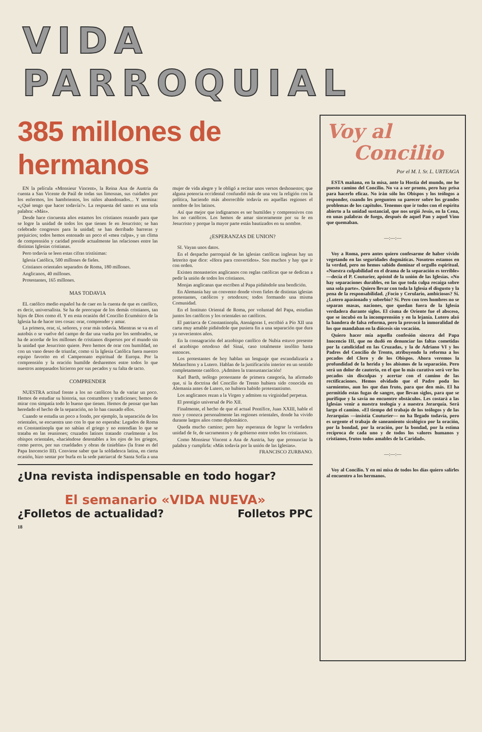VIDA PARROQUIAL
385 millones de hermanos
EN la película «Monsieur Vincent», la Reina Ana de Austria da cuenta a San Vicente de Paúl de todas sus limosnas, sus cuidados por los enfermos, los hambrientos, los niños abandonados... Y termina: «¿Qué tengo que hacer todavía?». La respuesta del santo es una sola palabra: «Más».
Desde hace cincuenta años estamos los cristianos rezando para que se logre la unidad de todos los que tienen fe en Jesucristo; se han celebrado congresos para la unidad; se han derribado barreras y prejuicios; todos hemos entonado un poco el «mea culpa», y un clima de comprensión y caridad preside actualmente las relaciones entre las distintas Iglesias cristianas.
Pero todavía se leen estas cifras tristísimas:
Iglesia Católica, 500 millones de fieles.
Cristianos orientales separados de Roma, 180 millones.
Anglicanos, 40 millones.
Protestantes, 165 millones.
MAS TODAVIA
EL católico medio español ha de caer en la cuenta de que es católico, es decir, universalista. Se ha de preocupar de los demás cristianos, tan hijos de Dios como él. Y en esta ocasión del Concilio Ecuménico de la Iglesia ha de hacer tres cosas: orar, comprender y amar.
La primera, orar, sí, señores, y orar más todavía. Mientras se va en el autobús o se vuelve del campo de dar una vuelta por los sembrados, se ha de acordar de los millones de cristianos dispersos por el mundo sin la unidad que Jesucristo quiere. Pero hemos de orar con humildad, no con un vano deseo de triunfar, como si la Iglesia Católica fuera nuestro equipo favorito en el Campeonato espiritual de Europa. Por la comprensión y la oración humilde desharemos entre todos lo que nuestros antepasados hicieron por sus pecados y su falta de tacto.
COMPRENDER
NUESTRA actitud frente a los no católicos ha de variar un poco. Hemos de estudiar su historia, sus costumbres y tradiciones; hemos de mirar con simpatía todo lo bueno que tienen. Hemos de pensar que han heredado el hecho de la separación, no lo han causado ellos.
Cuando se estudia un poco a fondo, por ejemplo, la separación de los orientales, se encuentra uno con lo que no esperaba: Legados de Roma en Constantinopla que no sabían el griego y no entendían lo que se trataba en las reuniones; cruzados latinos tratando cruelmente a los obispos orientales, «haciéndose detestables a los ojos de los griegos, como perros, por sus crueldades y obras de tinieblas» (la frase es del Papa Inocencio III). Conviene saber que la soldadesca latina, en cierta ocasión, hizo sentar por burla en la sede patriarcal de Santa Sofía a una mujer de vida alegre y le obligó a recitar unos versos deshonestos; que alguna potencia occidental confundió más de una vez la religión con la política, haciendo más aborrecible todavía en aquellas regiones el nombre de los latinos.
Así que mejor que indignarnos es ser humildes y comprensivos con los no católicos. Los hemos de amar sinceramente por su fe en Jesucristo y porque la mayor parte están bautizados en su nombre.
¿ESPERANZAS DE UNION?
SI. Vayan unos datos.
En el despacho parroquial de las iglesias católicas inglesas hay un letrerito que dice: «Hora para convertidos». Son muchos y hay que ir con orden.
Existen monasterios anglicanos con reglas católicas que se dedican a pedir la unión de todos los cristianos.
Monjas anglicanas que escriben al Papa pidiéndole una bendición.
En Alemania hay un convento donde viven fieles de distintas iglesias protestantes, católicos y ortodoxos; todos formando una misma Comunidad.
En el Instituto Oriental de Roma, por voluntad del Papa, estudian juntos los católicos y los orientales no católicos.
El patriarca de Constantinopla, Atenágoras I, escribió a Pío XII una carta muy amable pidiéndole que pusiera fin a una separación que dura ya novecientos años.
En la consagración del arzobispo católico de Nubia estuvo presente el arzobispo ortodoxo del Sinaí, caso totalmente insólito hasta entonces.
Los protestantes de hoy hablan un lenguaje que escandalizaría a Melanchton y a Lutero. Hablan de la justificación interior en un sentido completamente católico. ¡Admiten la transustanciación!
Karl Barth, teólogo protestante de primera categoría, ha afirmado que, si la doctrina del Concilio de Trento hubiera sido conocida en Alemania antes de Lutero, no hubiera habido protestantismo.
Los anglicanos rezan a la Virgen y admiten su virginidad perpetua.
El prestigio universal de Pío XII.
Finalmente, el hecho de que el actual Pontífice, Juan XXIII, hable el ruso y conozca personalmente las regiones orientales, donde ha vivido durante largos años como diplomático.
Queda mucho camino; pero hay esperanza de lograr la verdadera unidad de fe, de sacramentos y de gobierno entre todos los cristianos.
Como Monsieur Vincent a Ana de Austria, hay que pronunciar la palabra y cumplirla: «Más todavía por la unión de las Iglesias».
FRANCISCO ZURBANO.
¿Una revista indispensable en todo hogar?
El semanario «VIDA NUEVA»
¿Folletos de actualidad? Folletos PPC
18
Voy al
Concilio
Por el M. I. Sr. L. URTEAGA
ESTA mañana, en la misa, ante la Hostia del mundo, me he puesto camino del Concilio. No va a ser pronto, pero hay prisa para hacerlo eficaz. No irán sólo los Obispos y los teólogos a responder, cuando les pregunten su parecer sobre los grandes problemas de los capítulos. Tenemos que ir todos con el espíritu abierto a la unidad sustancial, que nos urgió Jesús, en la Cena, en unas palabras de fuego, después de aquel Pan y aquel Vino que quemaban.
—:—:—
Voy a Roma, pero antes quiero confesarme de haber vivido vegetando en las seguridades dogmáticas. Nosotros estamos en la verdad, pero no hemos sabido dominar el orgullo espiritual. «Nuestra culpabilidad en el drama de la separación es terrible» —decía el P. Couturier, apóstol de la unión de las Iglesias. «No hay separaciones durables, en las que toda culpa recaiga sobre una sola parte». Quiero llevar con toda la Iglesia el disgusto y la pena de la responsabilidad. ¿Focio y Cerulario, ambiciosos? Sí. ¿Lutero apasionado y soberbio? Sí. Pero con tres hombres no se separan masas, naciones, que quedan fuera de la Iglesia verdadera durante siglos. El cisma de Oriente fue el absceso, que se incubó en la incomprensión y en la lejanía. Lutero alzó la bandera de falsa reforma, pero la provocó la inmoralidad de los que mandaban en la diócesis sin vocación.
Quiero hacer mía aquella confesión sincera del Papa Inocencio III, que no dudó en denunciar las faltas cometidas por la catolicidad en las Cruzadas, y la de Adriano VI y los Padres del Concilio de Trento, atribuyendo la reforma a los pecados del Clero y de los Obispos. Ahora veremos la profundidad de la herida y los abismos de la separación. Pero será un dolor de cauterio, en el que lo más curativo será ver los pecados sin disculpas y acertar con el camino de las rectificaciones. Hemos olvidado que el Padre poda los sarmientos, aun los que dan fruto, para que den más. El ha permitido estas fugas de sangre, que llevan siglos, para que se purifique y la savia no encuentre obstáculos. Les costará a las Iglesias venir a nuestra teología y a nuestra Jerarquía. Será largo el camino. «El tiempo del trabajo de los teólogos y de las Jerarquías —insistía Couturier— no ha llegado todavía, pero es urgente el trabajo de saneamiento sicológico por la oración, por la bondad, por la oración, por la bondad, por la estima recíproca de cada uno y de todos los valores humanos y cristianos, frutos todos amables de la Caridad».
—:—:—
Voy al Concilio. Y en mi misa de todos los días quiero salirles al encuentro a los hermanos.